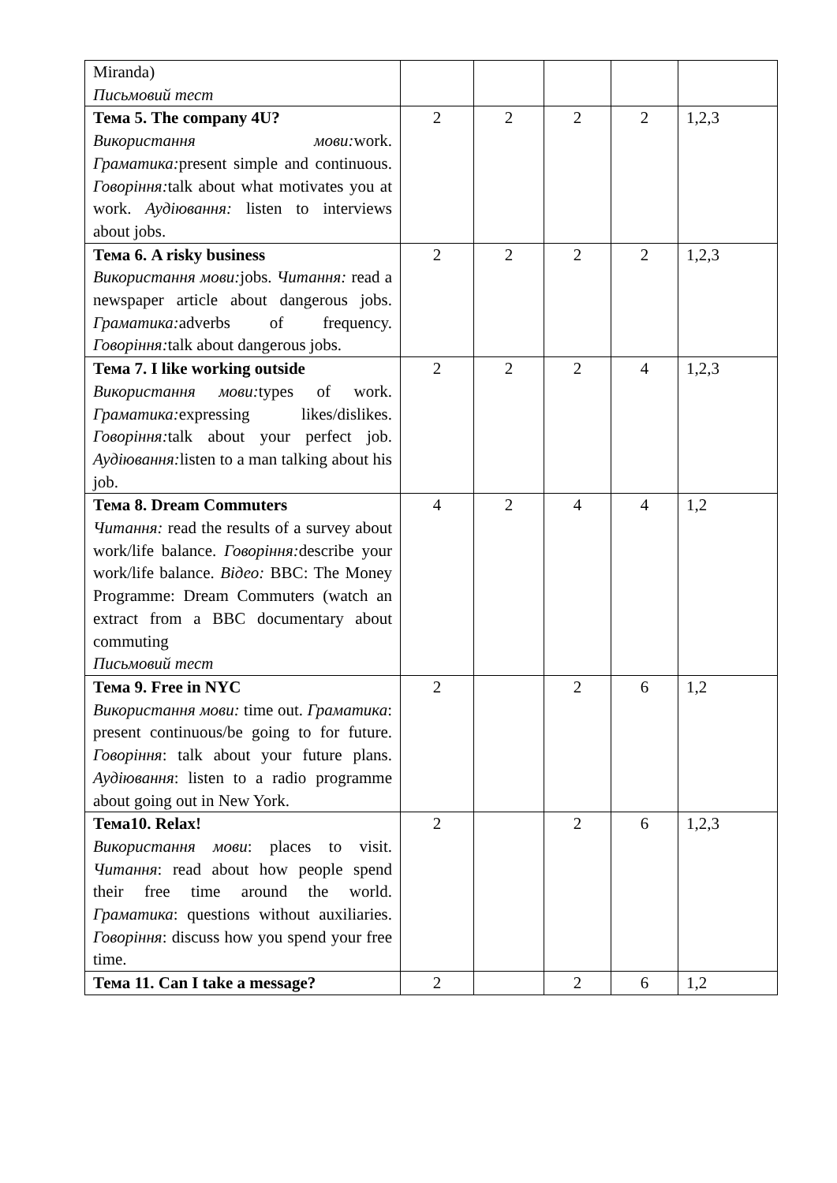| Miranda) Письмовий тест | | | | | |
| Тема 5. The company 4U? Використання мови: work. Граматика: present simple and continuous. Говоріння: talk about what motivates you at work. Аудіювання: listen to interviews about jobs. | 2 | 2 | 2 | 2 | 1,2,3 |
| Тема 6. A risky business Використання мови: jobs. Читання: read a newspaper article about dangerous jobs. Граматика: adverbs of frequency. Говоріння: talk about dangerous jobs. | 2 | 2 | 2 | 2 | 1,2,3 |
| Тема 7. I like working outside Використання мови: types of work. Граматика: expressing likes/dislikes. Говоріння: talk about your perfect job. Аудіювання: listen to a man talking about his job. | 2 | 2 | 2 | 4 | 1,2,3 |
| Тема 8. Dream Commuters Читання: read the results of a survey about work/life balance. Говоріння: describe your work/life balance. Відео: BBC: The Money Programme: Dream Commuters (watch an extract from a BBC documentary about commuting Письмовий тест | 4 | 2 | 4 | 4 | 1,2 |
| Тема 9. Free in NYC Використання мови: time out. Граматика : present continuous/be going to for future. Говоріння : talk about your future plans. Аудіювання : listen to a radio programme about going out in New York. | 2 | | 2 | 6 | 1,2 |
| Тема10. Relax! Використання мови : places to visit. Читання : read about how people spend their free time around the world. Граматика : questions without auxiliaries. Говоріння : discuss how you spend your free time. | 2 | | 2 | 6 | 1,2,3 |
| Тема 11. Can I take a message? | 2 | | 2 | 6 | 1,2 |